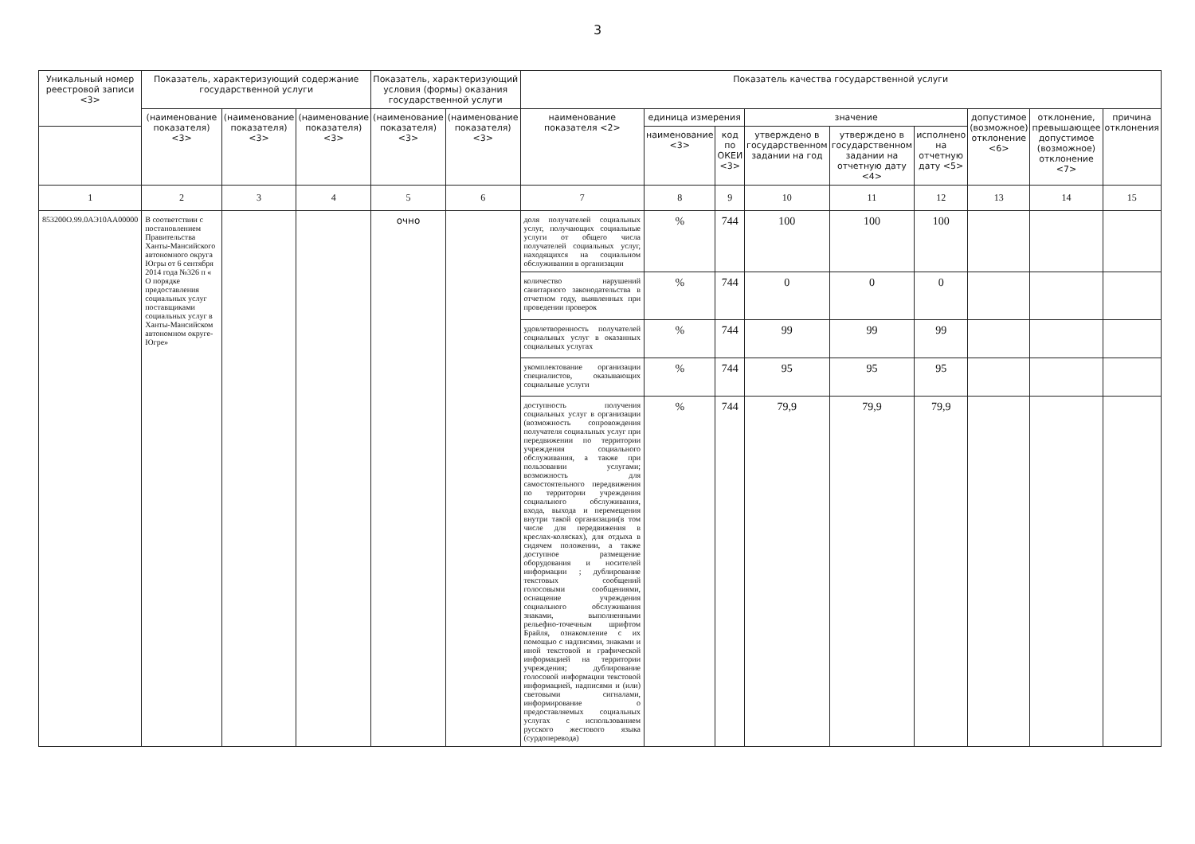3
| Уникальный номер реестровой записи <3> | Показатель, характеризующий содержание государственной услуги | | | Показатель, характеризующий условия (формы) оказания государственной услуги | | Показатель качества государственной услуги | | | | | | | | |
| --- | --- | --- | --- | --- | --- | --- | --- | --- | --- | --- | --- | --- | --- | --- |
| | (наименование показателя) <3> | (наименование показателя) <3> | (наименование показателя) <3> | (наименование показателя) <3> | (наименование показателя) <3> | наименование показателя <2> | единица измерения | | значение | | | допустимое (возможное) отклонение <6> | отклонение, превышающее допустимое (возможное) отклонение <7> | причина отклонения |
| | | | | | | | наименование <3> | код по ОКЕИ <3> | утверждено в государственном задании на год | утверждено в государственном задании на отчетную дату <4> | исполнено на отчетную дату <5> | | | |
| 1 | 2 | 3 | 4 | 5 | 6 | 7 | 8 | 9 | 10 | 11 | 12 | 13 | 14 | 15 |
| 853200О.99.0АЭ10АА00000 | В соответствии с постановлением Правительства Ханты-Мансийского автономного округа Югры от 6 сентября 2014 года №326 п « О порядке предоставления социальных услуг поставщиками социальных услуг в Ханты-Мансийском автономном округе-Югре» | | | очно | | доля получателей социальных услуг, получающих социальные услуги от общего числа получателей социальных услуг, находящихся на социальном обслуживании в организации | % | 744 | 100 | 100 | 100 | | | |
| | | | | | | количество нарушений санитарного законодательства в отчетном году, выявленных при проведении проверок | % | 744 | 0 | 0 | 0 | | | |
| | | | | | | удовлетворенность получателей социальных услуг в оказанных социальных услугах | % | 744 | 99 | 99 | 99 | | | |
| | | | | | | укомплектование организации специалистов, оказывающих социальные услуги | % | 744 | 95 | 95 | 95 | | | |
| | | | | | | доступность получения социальных услуг в организации (возможность сопровождения получателя социальных услуг при передвижении по территории учреждения социального обслуживания, а также при пользовании услугами; возможность для самостоятельного передвижения по территории учреждения социального обслуживания, входа, выхода и перемещения внутри такой организации(в том числе для передвижения в креслах-колясках), для отдыха в сидячем положении, а также доступное размещение оборудования и носителей информации ; дублирование текстовых сообщений голосовыми сообщениями, оснащение учреждения социального обслуживания знаками, выполненными рельефно-точечным шрифтом Брайля, ознакомление с их помощью с надписями, знаками и иной текстовой и графической информацией на территории учреждения; дублирование голосовой информации текстовой информацией, надписями и (или) световыми сигналами, информирование о предоставляемых социальных услугах с использованием русского жестового языка (сурдоперевода) | % | 744 | 79,9 | 79,9 | 79,9 | | | |